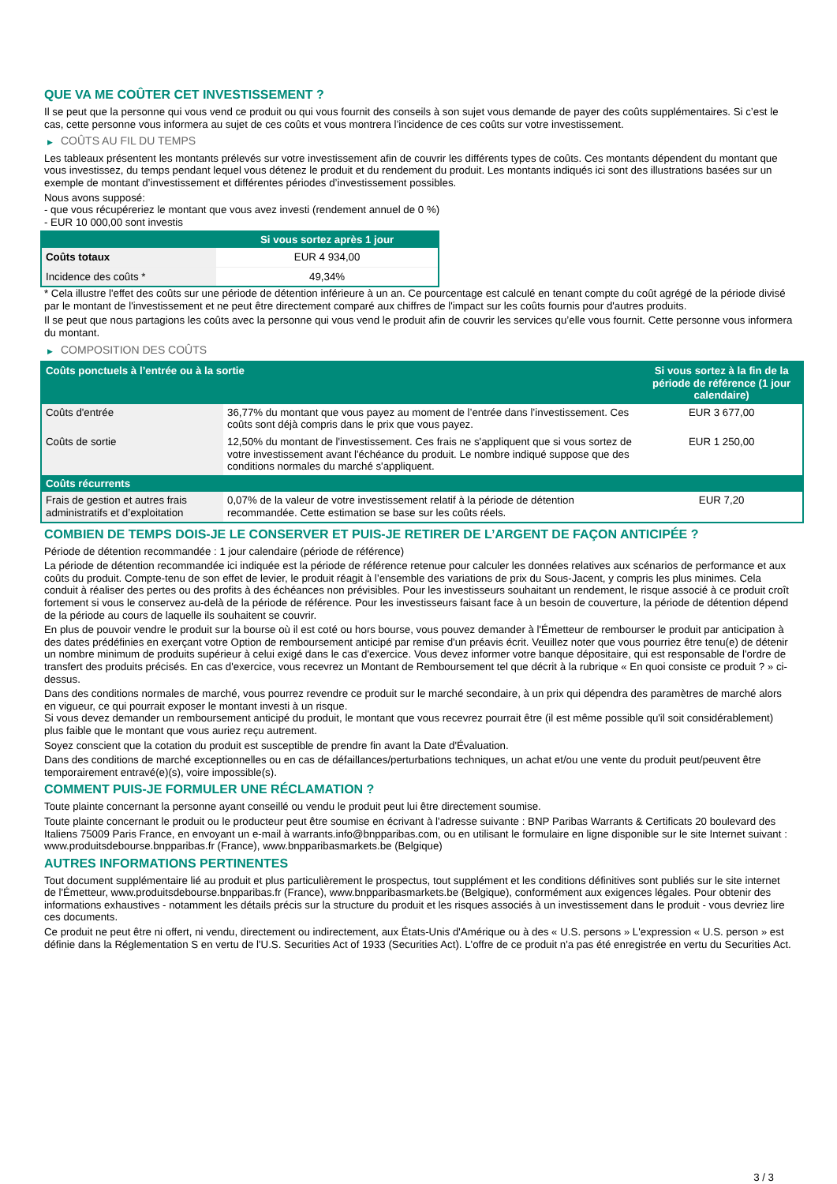QUE VA ME COÛTER CET INVESTISSEMENT ?
Il se peut que la personne qui vous vend ce produit ou qui vous fournit des conseils à son sujet vous demande de payer des coûts supplémentaires. Si c’est le cas, cette personne vous informera au sujet de ces coûts et vous montrera l’incidence de ces coûts sur votre investissement.
▶ COÛTS AU FIL DU TEMPS
Les tableaux présentent les montants prélevés sur votre investissement afin de couvrir les différents types de coûts. Ces montants dépendent du montant que vous investissez, du temps pendant lequel vous détenez le produit et du rendement du produit. Les montants indiqués ici sont des illustrations basées sur un exemple de montant d’investissement et différentes périodes d’investissement possibles.
Nous avons supposé:
- que vous récupéreriez le montant que vous avez investi (rendement annuel de 0 %)
- EUR 10 000,00 sont investis
| | Si vous sortez après 1 jour |
| --- | --- |
| Coûts totaux | EUR 4 934,00 |
| Incidence des coûts * | 49,34% |
* Cela illustre l'effet des coûts sur une période de détention inférieure à un an. Ce pourcentage est calculé en tenant compte du coût agrégé de la période divisé par le montant de l'investissement et ne peut être directement comparé aux chiffres de l'impact sur les coûts fournis pour d'autres produits.
Il se peut que nous partagions les coûts avec la personne qui vous vend le produit afin de couvrir les services qu’elle vous fournit. Cette personne vous informera du montant.
▶ COMPOSITION DES COÛTS
| Coûts ponctuels à l’entrée ou à la sortie | | Si vous sortez à la fin de la période de référence (1 jour calendaire) |
| --- | --- | --- |
| Coûts d'entrée | 36,77% du montant que vous payez au moment de l’entrée dans l’investissement. Ces coûts sont déjà compris dans le prix que vous payez. | EUR 3 677,00 |
| Coûts de sortie | 12,50% du montant de l'investissement. Ces frais ne s'appliquent que si vous sortez de votre investissement avant l'échéance du produit. Le nombre indiqué suppose que des conditions normales du marché s'appliquent. | EUR 1 250,00 |
| Coûts récurrents | | |
| Frais de gestion et autres frais administratifs et d’exploitation | 0,07% de la valeur de votre investissement relatif à la période de détention recommandée. Cette estimation se base sur les coûts réels. | EUR 7,20 |
COMBIEN DE TEMPS DOIS-JE LE CONSERVER ET PUIS-JE RETIRER DE L’ARGENT DE FAÇON ANTICIPÉE ?
Période de détention recommandée : 1 jour calendaire (période de référence)
La période de détention recommandée ici indiquée est la période de référence retenue pour calculer les données relatives aux scénarios de performance et aux coûts du produit. Compte-tenu de son effet de levier, le produit réagit à l’ensemble des variations de prix du Sous-Jacent, y compris les plus minimes. Cela conduit à réaliser des pertes ou des profits à des échéances non prévisibles. Pour les investisseurs souhaitant un rendement, le risque associé à ce produit croît fortement si vous le conservez au-delà de la période de référence. Pour les investisseurs faisant face à un besoin de couverture, la période de détention dépend de la période au cours de laquelle ils souhaitent se couvrir.
En plus de pouvoir vendre le produit sur la bourse où il est coté ou hors bourse, vous pouvez demander à l'Émetteur de rembourser le produit par anticipation à des dates prédéfinies en exerçant votre Option de remboursement anticipé par remise d'un préavis écrit. Veuillez noter que vous pourriez être tenu(e) de détenir un nombre minimum de produits supérieur à celui exigé dans le cas d'exercice. Vous devez informer votre banque dépositaire, qui est responsable de l'ordre de transfert des produits précisés. En cas d'exercice, vous recevrez un Montant de Remboursement tel que décrit à la rubrique « En quoi consiste ce produit ? » ci-dessus.
Dans des conditions normales de marché, vous pourrez revendre ce produit sur le marché secondaire, à un prix qui dépendra des paramètres de marché alors en vigueur, ce qui pourrait exposer le montant investi à un risque.
Si vous devez demander un remboursement anticipé du produit, le montant que vous recevrez pourrait être (il est même possible qu'il soit considérablement) plus faible que le montant que vous auriez reçu autrement.
Soyez conscient que la cotation du produit est susceptible de prendre fin avant la Date d'Évaluation.
Dans des conditions de marché exceptionnelles ou en cas de défaillances/perturbations techniques, un achat et/ou une vente du produit peut/peuvent être temporairement entravé(e)(s), voire impossible(s).
COMMENT PUIS-JE FORMULER UNE RÉCLAMATION ?
Toute plainte concernant la personne ayant conseillé ou vendu le produit peut lui être directement soumise.
Toute plainte concernant le produit ou le producteur peut être soumise en écrivant à l'adresse suivante : BNP Paribas Warrants & Certificats 20 boulevard des Italiens 75009 Paris France, en envoyant un e-mail à warrants.info@bnpparibas.com, ou en utilisant le formulaire en ligne disponible sur le site Internet suivant : www.produitsdebourse.bnpparibas.fr (France), www.bnpparibasmarkets.be (Belgique)
AUTRES INFORMATIONS PERTINENTES
Tout document supplémentaire lié au produit et plus particulièrement le prospectus, tout supplément et les conditions définitives sont publiés sur le site internet de l'Émetteur, www.produitsdebourse.bnpparibas.fr (France), www.bnpparibasmarkets.be (Belgique), conformément aux exigences légales. Pour obtenir des informations exhaustives - notamment les détails précis sur la structure du produit et les risques associés à un investissement dans le produit - vous devriez lire ces documents.
Ce produit ne peut être ni offert, ni vendu, directement ou indirectement, aux États-Unis d'Amérique ou à des « U.S. persons » L'expression « U.S. person » est définie dans la Réglementation S en vertu de l'U.S. Securities Act of 1933 (Securities Act). L'offre de ce produit n'a pas été enregistrée en vertu du Securities Act.
3 / 3